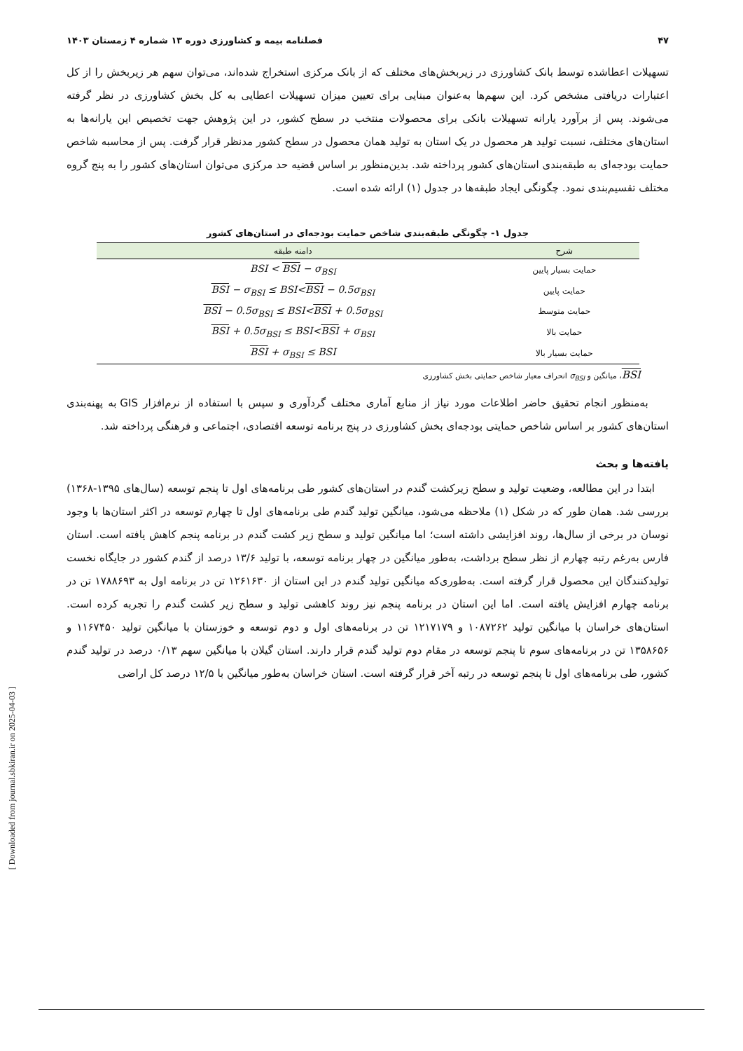۴۷ فصلنامه بیمه و کشاورزی دوره ۱۳ شماره ۴ زمستان ۱۴۰۳
تسهیلات اعطاشده توسط بانک کشاورزی در زیربخش‌های مختلف که از بانک مرکزی استخراج شده‌اند، می‌توان سهم هر زیربخش را از کل اعتبارات دریافتی مشخص کرد. این سهم‌ها به‌عنوان مبنایی برای تعیین میزان تسهیلات اعطایی به کل بخش کشاورزی در نظر گرفته می‌شوند. پس از برآورد یارانه تسهیلات بانکی برای محصولات منتخب در سطح کشور، در این پژوهش جهت تخصیص این یارانه‌ها به استان‌های مختلف، نسبت تولید هر محصول در یک استان به تولید همان محصول در سطح کشور مدنظر قرار گرفت. پس از محاسبه شاخص حمایت بودجه‌ای به طبقه‌بندی استان‌های کشور پرداخته شد. بدین‌منظور بر اساس قضیه حد مرکزی می‌توان استان‌های کشور را به پنج گروه مختلف تقسیم‌بندی نمود. چگونگی ایجاد طبقه‌ها در جدول (۱) ارائه شده است.
جدول ۱- چگونگی طبقه‌بندی شاخص حمایت بودجه‌ای در استان‌های کشور
| شرح | دامنه طبقه |
| --- | --- |
| حمایت بسیار پایین | BSI < BSI − σ<sub>BSI</sub> |
| حمایت پایین | BSI − σ<sub>BSI</sub> ≤ BSI< BSI − 0.5σ<sub>BSI</sub> |
| حمایت متوسط | BSI − 0.5σ<sub>BSI</sub> ≤ BSI< BSI + 0.5σ<sub>BSI</sub> |
| حمایت بالا | BSI + 0.5σ<sub>BSI</sub> ≤ BSI< BSI + σ<sub>BSI</sub> |
| حمایت بسیار بالا | BSI + σ<sub>BSI</sub> ≤ BSI |
BSI، میانگین و σ<sub>BSI</sub> انحراف معیار شاخص حمایتی بخش کشاورزی
به‌منظور انجام تحقیق حاضر اطلاعات مورد نیاز از منابع آماری مختلف گردآوری و سپس با استفاده از نرم‌افزار GIS به پهنه‌بندی استان‌های کشور بر اساس شاخص حمایتی بودجه‌ای بخش کشاورزی در پنج برنامه توسعه اقتصادی، اجتماعی و فرهنگی پرداخته شد.
یافته‌ها و بحث
ابتدا در این مطالعه، وضعیت تولید و سطح زیرکشت گندم در استان‌های کشور طی برنامه‌های اول تا پنجم توسعه (سال‌های ۱۳۹۵-۱۳۶۸) بررسی شد. همان طور که در شکل (۱) ملاحظه می‌شود، میانگین تولید گندم طی برنامه‌های اول تا چهارم توسعه در اکثر استان‌ها با وجود نوسان در برخی از سال‌ها، روند افزایشی داشته است؛ اما میانگین تولید و سطح زیر کشت گندم در برنامه پنجم کاهش یافته است. استان فارس به‌رغم رتبه چهارم از نظر سطح برداشت، به‌طور میانگین در چهار برنامه توسعه، با تولید ۱۳/۶ درصد از گندم کشور در جایگاه نخست تولیدکنندگان این محصول قرار گرفته است. به‌طوری‌که میانگین تولید گندم در این استان از ۱۲۶۱۶۳۰ تن در برنامه اول به ۱۷۸۸۶۹۳ تن در برنامه چهارم افزایش یافته است. اما این استان در برنامه پنجم نیز روند کاهشی تولید و سطح زیر کشت گندم را تجربه کرده است. استان‌های خراسان با میانگین تولید ۱۰۸۷۲۶۲ و ۱۲۱۷۱۷۹ تن در برنامه‌های اول و دوم توسعه و خوزستان با میانگین تولید ۱۱۶۷۴۵۰ و ۱۳۵۸۶۵۶ تن در برنامه‌های سوم تا پنجم توسعه در مقام دوم تولید گندم قرار دارند. استان گیلان با میانگین سهم ۰/۱۳ درصد در تولید گندم کشور، طی برنامه‌های اول تا پنجم توسعه در رتبه آخر قرار گرفته است. استان خراسان به‌طور میانگین با ۱۲/۵ درصد کل اراضی
[ Downloaded from journal.sbkiran.ir on 2025-04-03 ]